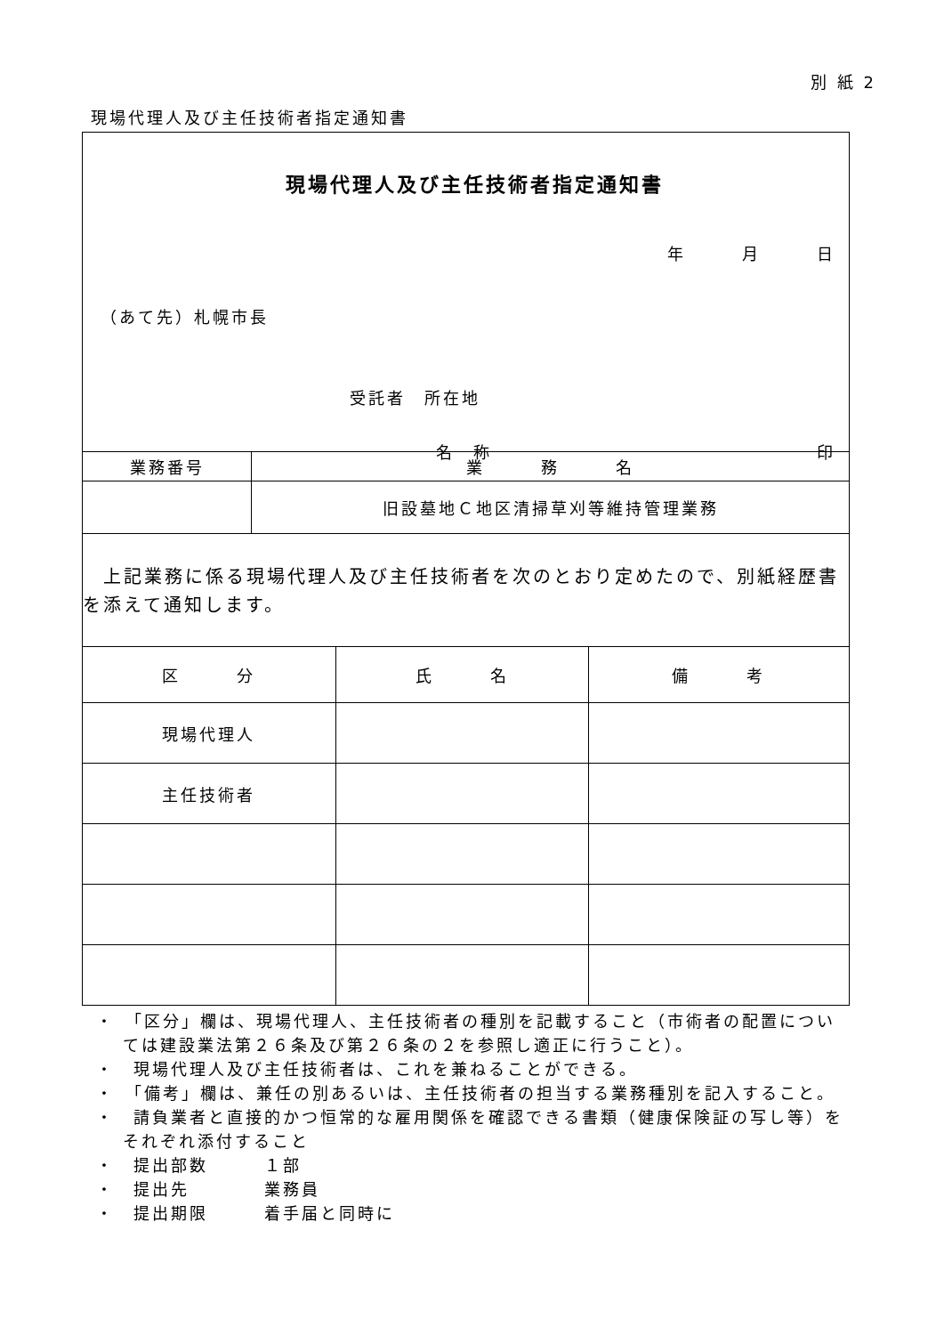別 紙 2
現場代理人及び主任技術者指定通知書
現場代理人及び主任技術者指定通知書
年　　　月　　　日
（あて先）札幌市長
受託者　所在地
名　称 印
| 業務番号 | 業 務 名 |
| | 旧設墓地Ｃ地区清掃草刈等維持管理業務 |
　上記業務に係る現場代理人及び主任技術者を次のとおり定めたので、別紙経歴書を添えて通知します。
| 区 分 | 氏 名 | 備 考 |
| --- | --- | --- |
| 現場代理人 | | |
| 主任技術者 | | |
・　「区分」欄は、現場代理人、主任技術者の種別を記載すること（市術者の配置については建設業法第２６条及び第２６条の２を参照し適正に行うこと）。
・　現場代理人及び主任技術者は、これを兼ねることができる。
・　「備考」欄は、兼任の別あるいは、主任技術者の担当する業務種別を記入すること。
・　請負業者と直接的かつ恒常的な雇用関係を確認できる書類（健康保険証の写し等）をそれぞれ添付すること
・　提出部数　　　１部
・　提出先　　　　業務員
・　提出期限　　　着手届と同時に